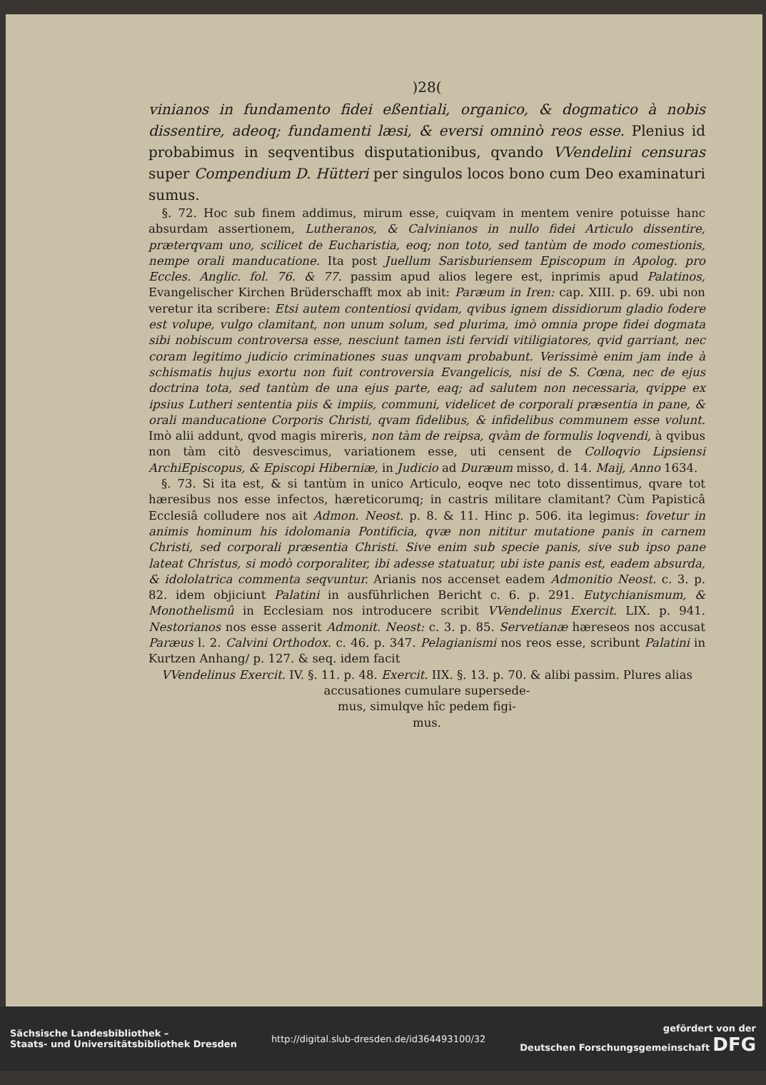)28(
vinianos in fundamento fidei eßentiali, organico, & dogmatico à nobis dissentire, adeoq; fundamenti læsi, & eversi omninò reos esse. Plenius id probabimus in seqventibus disputationibus, qvando VVendelini censuras super Compendium D. Hütteri per singulos locos bono cum Deo examinaturi sumus.
§. 72. Hoc sub finem addimus, mirum esse, cuiqvam in mentem venire potuisse hanc absurdam assertionem, Lutheranos, & Calvinianos in nullo fidei Articulo dissentire, præterqvam uno, scilicet de Eucharistia, eoq; non toto, sed tantùm de modo comestionis, nempe orali manducatione. Ita post Juellum Sarisburiensem Episcopum in Apolog. pro Eccles. Anglic. fol. 76. & 77. passim apud alios legere est, inprimis apud Palatinos, Evangelischer Kirchen Brüderschafft mox ab init: Paræum in Iren: cap. XIII. p. 69. ubi non veretur ita scribere: Etsi autem contentiosi qvidam, qvibus ignem dissidiorum gladio fodere est volupe, vulgo clamitant, non unum solum, sed plurima, imò omnia prope fidei dogmata sibi nobiscum controversa esse, nesciunt tamen isti fervidi vitiligiatores, qvid garriant, nec coram legitimo judicio criminationes suas unqvam probabunt. Verissimè enim jam inde à schismatis hujus exortu non fuit controversia Evangelicis, nisi de S. Cœna, nec de ejus doctrina tota, sed tantùm de una ejus parte, eaq; ad salutem non necessaria, qvippe ex ipsius Lutheri sententia piis & impiis, communi, videlicet de corporali præsentia in pane, & orali manducatione Corporis Christi, qvam fidelibus, & infidelibus communem esse volunt. Imò alii addunt, qvod magis mireris, non tàm de reipsa, qvàm de formulis loqvendi, à qvibus non tàm citò desvescimus, variationem esse, uti censent de Colloqvio Lipsiensi ArchiEpiscopus, & Episcopi Hiberniæ, in Judicio ad Duræum misso, d. 14. Maij, Anno 1634.
§. 73. Si ita est, & si tantùm in unico Articulo, eoqve nec toto dissentimus, qvare tot hæresibus nos esse infectos, hæreticorumq; in castris militare clamitant? Cùm Papisticâ Ecclesiâ colludere nos ait Admon. Neost. p. 8. & 11. Hinc p. 506. ita legimus: fovetur in animis hominum his idolomania Pontificia, qvæ non nititur mutatione panis in carnem Christi, sed corporali præsentia Christi. Sive enim sub specie panis, sive sub ipso pane lateat Christus, si modò corporaliter, ibi adesse statuatur, ubi iste panis est, eadem absurda, & idololatrica commenta seqvuntur. Arianis nos accenset eadem Admonitio Neost. c. 3. p. 82. idem objiciunt Palatini in ausführlichen Bericht c. 6. p. 291. Eutychianismum, & Monothelismû in Ecclesiam nos introducere scribit VVendelinus Exercit. LIX. p. 941. Nestorianos nos esse asserit Admonit. Neost: c. 3. p. 85. Servetianæ hæreseos nos accusat Paræus l. 2. Calvini Orthodox. c. 46. p. 347. Pelagianismi nos reos esse, scribunt Palatini in Kurtzen Anhang/ p. 127. & seq. idem facit
VVendelinus Exercit. IV. §. 11. p. 48. Exercit. IIX. §. 13. p. 70. & alibi passim. Plures alias accusationes cumulare supersede-
mus, simulqve hîc pedem figi-
mus.
Sächsische Landesbibliothek –
Staats- und Universitätsbibliothek Dresden
http://digital.slub-dresden.de/id364493100/32
gefördert von der
Deutschen Forschungsgemeinschaft DFG